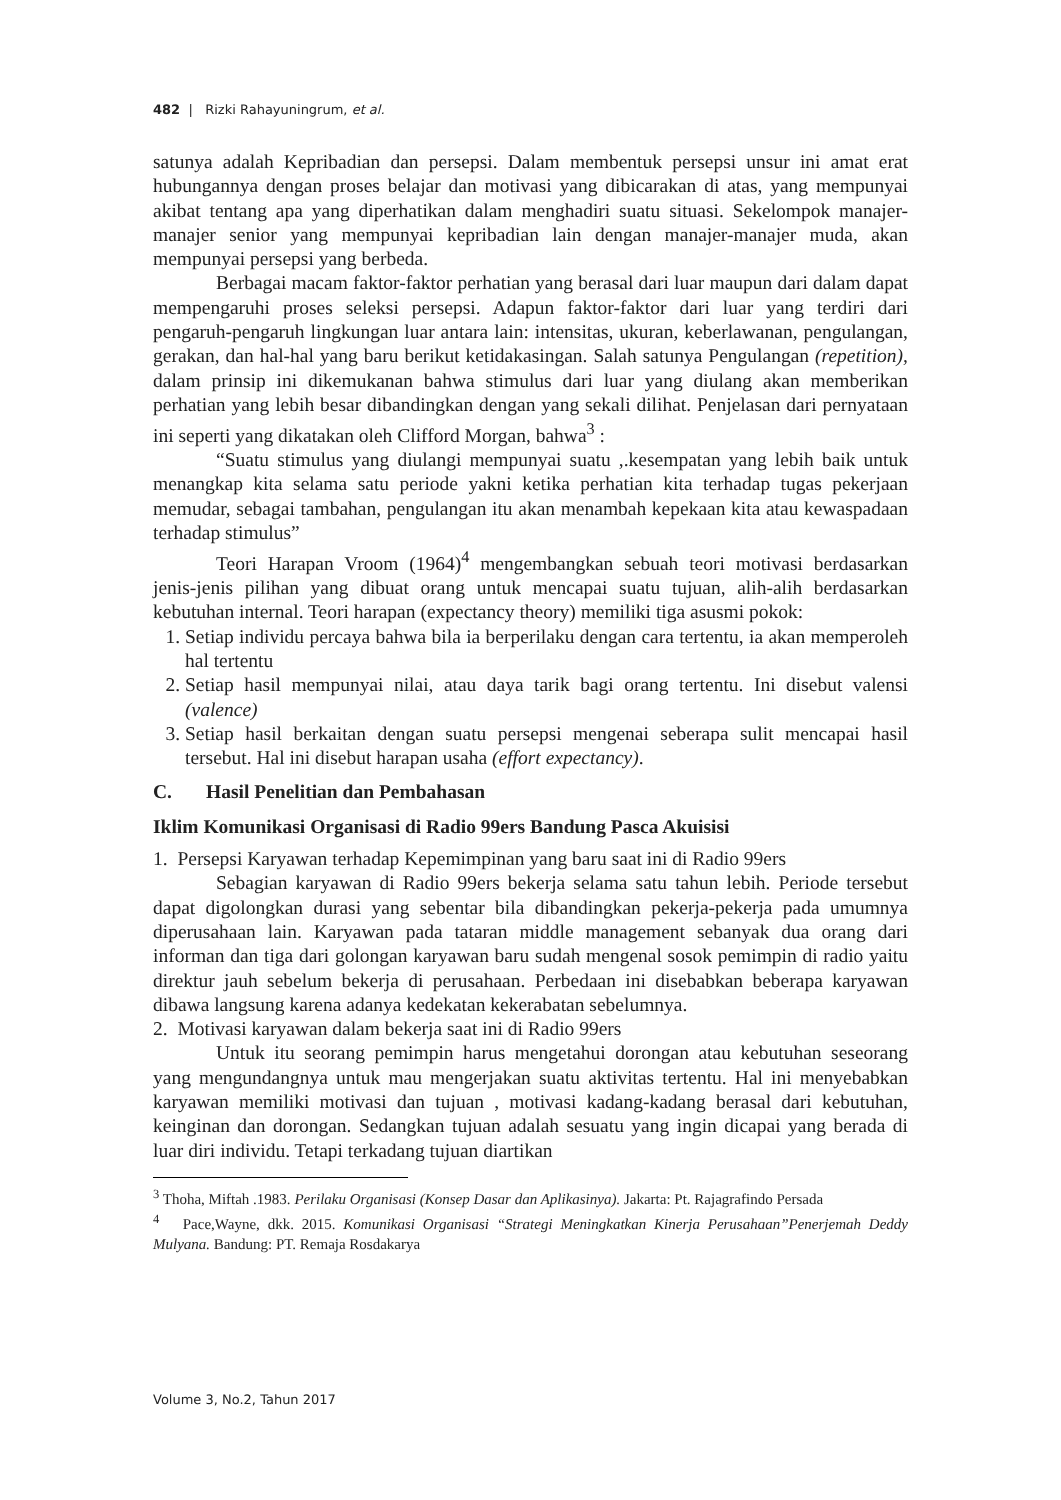482 | Rizki Rahayuningrum, et al.
satunya adalah Kepribadian dan persepsi. Dalam membentuk persepsi unsur ini amat erat hubungannya dengan proses belajar dan motivasi yang dibicarakan di atas, yang mempunyai akibat tentang apa yang diperhatikan dalam menghadiri suatu situasi. Sekelompok manajer-manajer senior yang mempunyai kepribadian lain dengan manajer-manajer muda, akan mempunyai persepsi yang berbeda.
Berbagai macam faktor-faktor perhatian yang berasal dari luar maupun dari dalam dapat mempengaruhi proses seleksi persepsi. Adapun faktor-faktor dari luar yang terdiri dari pengaruh-pengaruh lingkungan luar antara lain: intensitas, ukuran, keberlawanan, pengulangan, gerakan, dan hal-hal yang baru berikut ketidakasingan. Salah satunya Pengulangan (repetition), dalam prinsip ini dikemukanan bahwa stimulus dari luar yang diulang akan memberikan perhatian yang lebih besar dibandingkan dengan yang sekali dilihat. Penjelasan dari pernyataan ini seperti yang dikatakan oleh Clifford Morgan, bahwa<sup>3</sup> :
“Suatu stimulus yang diulangi mempunyai suatu ,.kesempatan yang lebih baik untuk menangkap kita selama satu periode yakni ketika perhatian kita terhadap tugas pekerjaan memudar, sebagai tambahan, pengulangan itu akan menambah kepekaan kita atau kewaspadaan terhadap stimulus”
Teori Harapan Vroom (1964)<sup>4</sup> mengembangkan sebuah teori motivasi berdasarkan jenis-jenis pilihan yang dibuat orang untuk mencapai suatu tujuan, alih-alih berdasarkan kebutuhan internal. Teori harapan (expectancy theory) memiliki tiga asusmi pokok:
1. Setiap individu percaya bahwa bila ia berperilaku dengan cara tertentu, ia akan memperoleh hal tertentu
2. Setiap hasil mempunyai nilai, atau daya tarik bagi orang tertentu. Ini disebut valensi (valence)
3. Setiap hasil berkaitan dengan suatu persepsi mengenai seberapa sulit mencapai hasil tersebut. Hal ini disebut harapan usaha (effort expectancy).
C. Hasil Penelitian dan Pembahasan
Iklim Komunikasi Organisasi di Radio 99ers Bandung Pasca Akuisisi
1. Persepsi Karyawan terhadap Kepemimpinan yang baru saat ini di Radio 99ers
Sebagian karyawan di Radio 99ers bekerja selama satu tahun lebih. Periode tersebut dapat digolongkan durasi yang sebentar bila dibandingkan pekerja-pekerja pada umumnya diperusahaan lain. Karyawan pada tataran middle management sebanyak dua orang dari informan dan tiga dari golongan karyawan baru sudah mengenal sosok pemimpin di radio yaitu direktur jauh sebelum bekerja di perusahaan. Perbedaan ini disebabkan beberapa karyawan dibawa langsung karena adanya kedekatan kekerabatan sebelumnya.
2. Motivasi karyawan dalam bekerja saat ini di Radio 99ers
Untuk itu seorang pemimpin harus mengetahui dorongan atau kebutuhan seseorang yang mengundangnya untuk mau mengerjakan suatu aktivitas tertentu. Hal ini menyebabkan karyawan memiliki motivasi dan tujuan , motivasi kadang-kadang berasal dari kebutuhan, keinginan dan dorongan. Sedangkan tujuan adalah sesuatu yang ingin dicapai yang berada di luar diri individu. Tetapi terkadang tujuan diartikan
<sup>3</sup> Thoha, Miftah .1983. Perilaku Organisasi (Konsep Dasar dan Aplikasinya). Jakarta: Pt. Rajagrafindo Persada
<sup>4</sup> Pace,Wayne, dkk. 2015. Komunikasi Organisasi “Strategi Meningkatkan Kinerja Perusahaan”Penerjemah Deddy Mulyana. Bandung: PT. Remaja Rosdakarya
Volume 3, No.2, Tahun 2017